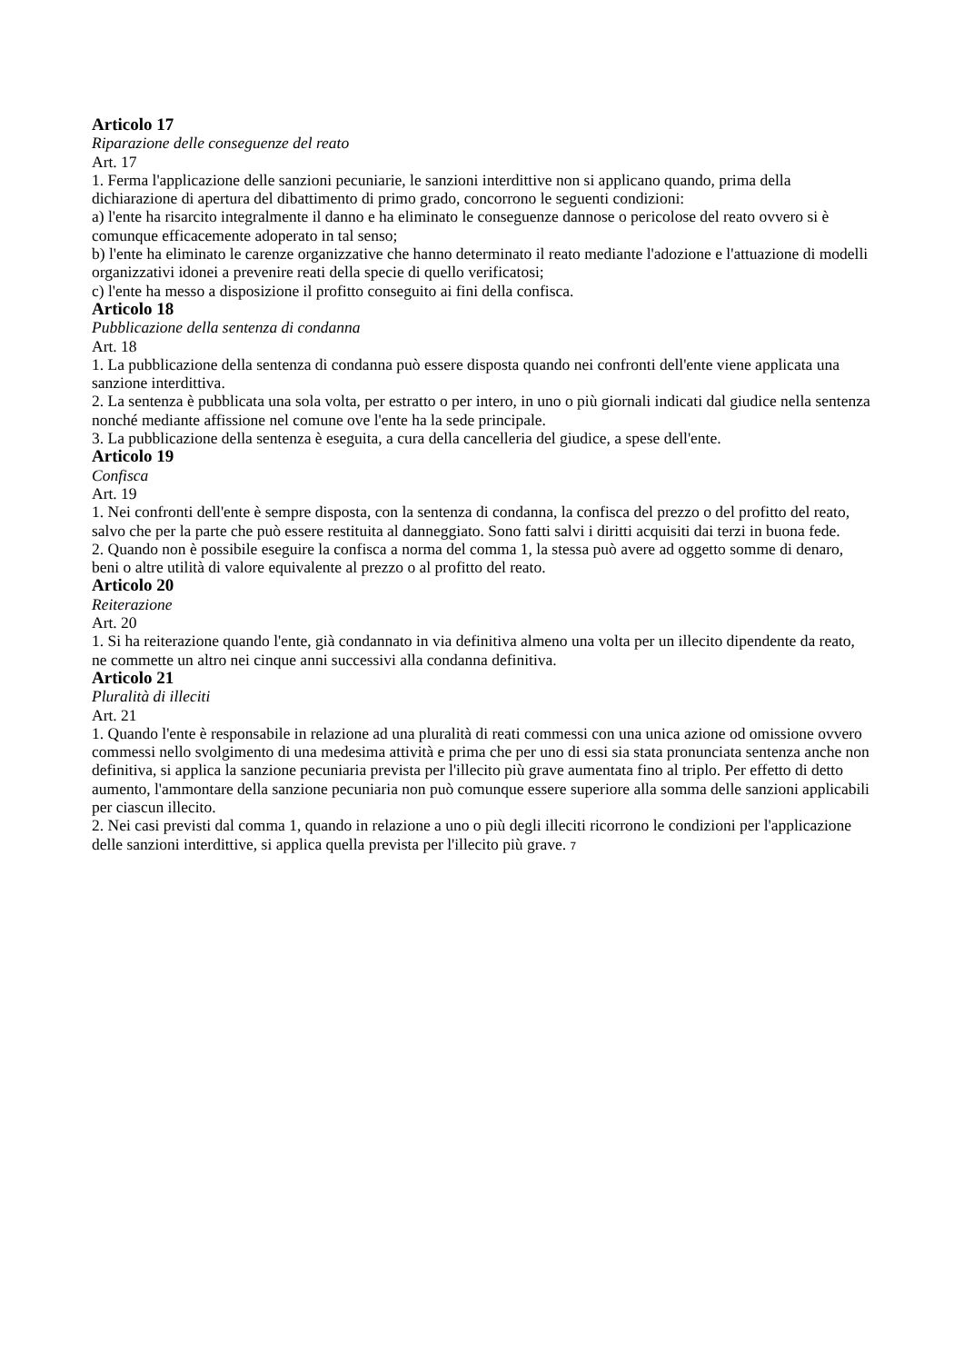Articolo 17
Riparazione delle conseguenze del reato
Art. 17
1. Ferma l'applicazione delle sanzioni pecuniarie, le sanzioni interdittive non si applicano quando, prima della dichiarazione di apertura del dibattimento di primo grado, concorrono le seguenti condizioni:
a) l'ente ha risarcito integralmente il danno e ha eliminato le conseguenze dannose o pericolose del reato ovvero si è comunque efficacemente adoperato in tal senso;
b) l'ente ha eliminato le carenze organizzative che hanno determinato il reato mediante l'adozione e l'attuazione di modelli organizzativi idonei a prevenire reati della specie di quello verificatosi;
c) l'ente ha messo a disposizione il profitto conseguito ai fini della confisca.
Articolo 18
Pubblicazione della sentenza di condanna
Art. 18
1. La pubblicazione della sentenza di condanna può essere disposta quando nei confronti dell'ente viene applicata una sanzione interdittiva.
2. La sentenza è pubblicata una sola volta, per estratto o per intero, in uno o più giornali indicati dal giudice nella sentenza nonché mediante affissione nel comune ove l'ente ha la sede principale.
3. La pubblicazione della sentenza è eseguita, a cura della cancelleria del giudice, a spese dell'ente.
Articolo 19
Confisca
Art. 19
1. Nei confronti dell'ente è sempre disposta, con la sentenza di condanna, la confisca del prezzo o del profitto del reato, salvo che per la parte che può essere restituita al danneggiato. Sono fatti salvi i diritti acquisiti dai terzi in buona fede.
2. Quando non è possibile eseguire la confisca a norma del comma 1, la stessa può avere ad oggetto somme di denaro, beni o altre utilità di valore equivalente al prezzo o al profitto del reato.
Articolo 20
Reiterazione
Art. 20
1. Si ha reiterazione quando l'ente, già condannato in via definitiva almeno una volta per un illecito dipendente da reato, ne commette un altro nei cinque anni successivi alla condanna definitiva.
Articolo 21
Pluralità di illeciti
Art. 21
1. Quando l'ente è responsabile in relazione ad una pluralità di reati commessi con una unica azione od omissione ovvero commessi nello svolgimento di una medesima attività e prima che per uno di essi sia stata pronunciata sentenza anche non definitiva, si applica la sanzione pecuniaria prevista per l'illecito più grave aumentata fino al triplo. Per effetto di detto aumento, l'ammontare della sanzione pecuniaria non può comunque essere superiore alla somma delle sanzioni applicabili per ciascun illecito.
2. Nei casi previsti dal comma 1, quando in relazione a uno o più degli illeciti ricorrono le condizioni per l'applicazione delle sanzioni interdittive, si applica quella prevista per l'illecito più grave. 7